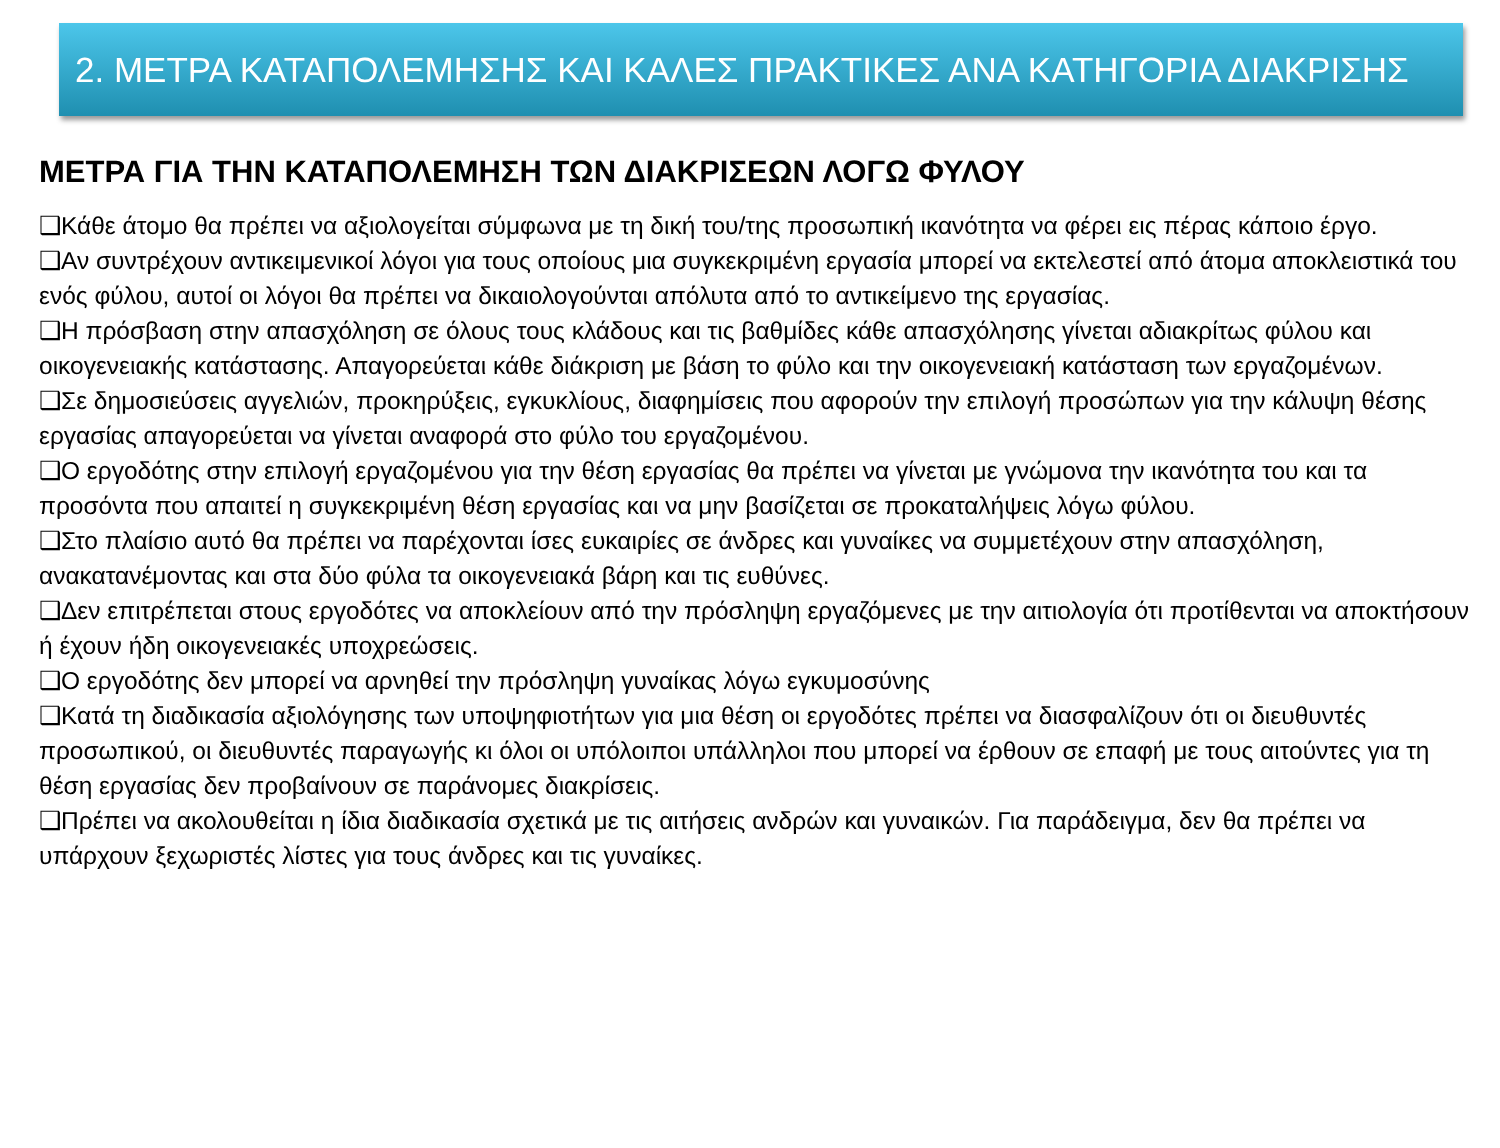2. ΜΕΤΡΑ ΚΑΤΑΠΟΛΕΜΗΣΗΣ ΚΑΙ ΚΑΛΕΣ ΠΡΑΚΤΙΚΕΣ ΑΝΑ ΚΑΤΗΓΟΡΙΑ ΔΙΑΚΡΙΣΗΣ
ΜΕΤΡΑ ΓΙΑ ΤΗΝ ΚΑΤΑΠΟΛΕΜΗΣΗ ΤΩΝ ΔΙΑΚΡΙΣΕΩΝ ΛΟΓΩ ΦΥΛΟΥ
❑Κάθε άτομο θα πρέπει να αξιολογείται σύμφωνα με τη δική του/της προσωπική ικανότητα να φέρει εις πέρας κάποιο έργο.
❑Αν συντρέχουν αντικειμενικοί λόγοι για τους οποίους μια συγκεκριμένη εργασία μπορεί να εκτελεστεί από άτομα αποκλειστικά του ενός φύλου, αυτοί οι λόγοι θα πρέπει να δικαιολογούνται απόλυτα από το αντικείμενο της εργασίας.
❑Η πρόσβαση στην απασχόληση σε όλους τους κλάδους και τις βαθμίδες κάθε απασχόλησης γίνεται αδιακρίτως φύλου και οικογενειακής κατάστασης. Απαγορεύεται κάθε διάκριση με βάση το φύλο και την οικογενειακή κατάσταση των εργαζομένων.
❑Σε δημοσιεύσεις αγγελιών, προκηρύξεις, εγκυκλίους, διαφημίσεις που αφορούν την επιλογή προσώπων για την κάλυψη θέσης εργασίας απαγορεύεται να γίνεται αναφορά στο φύλο του εργαζομένου.
❑Ο εργοδότης στην επιλογή εργαζομένου για την θέση εργασίας θα πρέπει να γίνεται με γνώμονα την ικανότητα του και τα προσόντα που απαιτεί η συγκεκριμένη θέση εργασίας και να μην βασίζεται σε προκαταλήψεις λόγω φύλου.
❑Στο πλαίσιο αυτό θα πρέπει να παρέχονται ίσες ευκαιρίες σε άνδρες και γυναίκες να συμμετέχουν στην απασχόληση, ανακατανέμοντας και στα δύο φύλα τα οικογενειακά βάρη και τις ευθύνες.
❑Δεν επιτρέπεται στους εργοδότες να αποκλείουν από την πρόσληψη εργαζόμενες με την αιτιολογία ότι προτίθενται να αποκτήσουν ή έχουν ήδη οικογενειακές υποχρεώσεις.
❑Ο εργοδότης δεν μπορεί να αρνηθεί την πρόσληψη γυναίκας λόγω εγκυμοσύνης
❑Κατά τη διαδικασία αξιολόγησης των υποψηφιοτήτων για μια θέση οι εργοδότες πρέπει να διασφαλίζουν ότι οι διευθυντές προσωπικού, οι διευθυντές παραγωγής κι όλοι οι υπόλοιποι υπάλληλοι που μπορεί να έρθουν σε επαφή με τους αιτούντες για τη θέση εργασίας δεν προβαίνουν σε παράνομες διακρίσεις.
❑Πρέπει να ακολουθείται η ίδια διαδικασία σχετικά με τις αιτήσεις ανδρών και γυναικών. Για παράδειγμα, δεν θα πρέπει να υπάρχουν ξεχωριστές λίστες για τους άνδρες και τις γυναίκες.